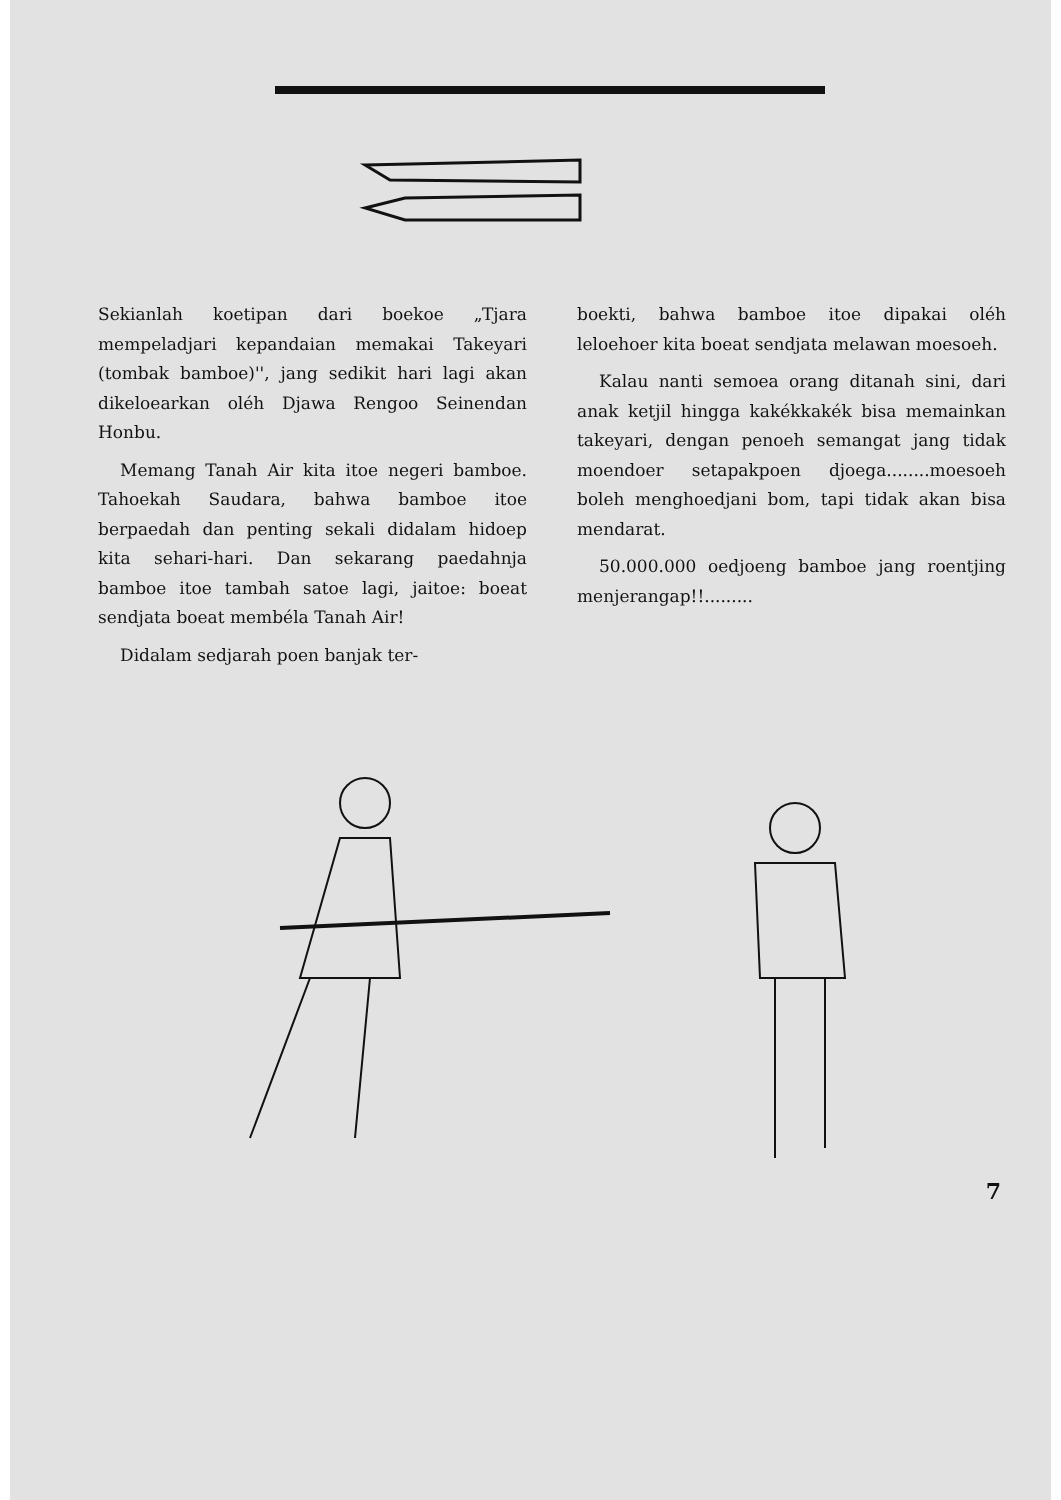Sekianlah koetipan dari boekoe „Tjara mempeladjari kepandaian memakai Takeyari (tombak bamboe)'', jang sedikit hari lagi akan dikeloearkan oléh Djawa Rengoo Seinendan Honbu.
Memang Tanah Air kita itoe negeri bamboe. Tahoekah Saudara, bahwa bamboe itoe berpaedah dan penting sekali didalam hidoep kita sehari-hari. Dan sekarang paedahnja bamboe itoe tambah satoe lagi, jaitoe: boeat sendjata boeat membéla Tanah Air!
Didalam sedjarah poen banjak ter-
boekti, bahwa bamboe itoe dipakai oléh leloehoer kita boeat sendjata melawan moesoeh.
Kalau nanti semoea orang ditanah sini, dari anak ketjil hingga kakékkakék bisa memainkan takeyari, dengan penoeh semangat jang tidak moendoer setapakpoen djoega........moesoeh boleh menghoedjani bom, tapi tidak akan bisa mendarat.
50.000.000 oedjoeng bamboe jang roentjing menjerangap!!.........
7